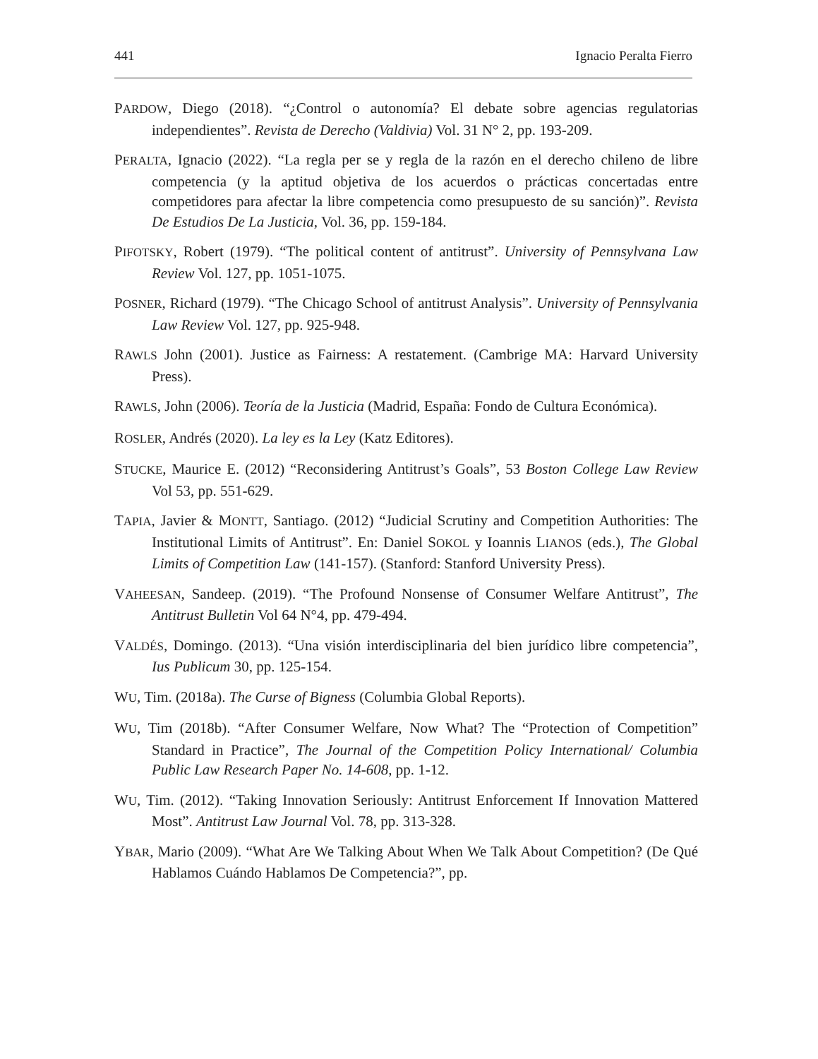441 Ignacio Peralta Fierro
PARDOW, Diego (2018). “¿Control o autonomía? El debate sobre agencias regulatorias independientes”. Revista de Derecho (Valdivia) Vol. 31 N° 2, pp. 193-209.
PERALTA, Ignacio (2022). “La regla per se y regla de la razón en el derecho chileno de libre competencia (y la aptitud objetiva de los acuerdos o prácticas concertadas entre competidores para afectar la libre competencia como presupuesto de su sanción)”. Revista De Estudios De La Justicia, Vol. 36, pp. 159-184.
PIFOTSKY, Robert (1979). “The political content of antitrust”. University of Pennsylvana Law Review Vol. 127, pp. 1051-1075.
POSNER, Richard (1979). “The Chicago School of antitrust Analysis”. University of Pennsylvania Law Review Vol. 127, pp. 925-948.
RAWLS John (2001). Justice as Fairness: A restatement. (Cambrige MA: Harvard University Press).
RAWLS, John (2006). Teoría de la Justicia (Madrid, España: Fondo de Cultura Económica).
ROSLER, Andrés (2020). La ley es la Ley (Katz Editores).
STUCKE, Maurice E. (2012) “Reconsidering Antitrust’s Goals”, 53 Boston College Law Review Vol 53, pp. 551-629.
TAPIA, Javier & MONTT, Santiago. (2012) “Judicial Scrutiny and Competition Authorities: The Institutional Limits of Antitrust”. En: Daniel SOKOL y Ioannis LIANOS (eds.), The Global Limits of Competition Law (141-157). (Stanford: Stanford University Press).
VAHEESAN, Sandeep. (2019). “The Profound Nonsense of Consumer Welfare Antitrust”, The Antitrust Bulletin Vol 64 N°4, pp. 479-494.
VALDÉS, Domingo. (2013). “Una visión interdisciplinaria del bien jurídico libre competencia”, Ius Publicum 30, pp. 125-154.
WU, Tim. (2018a). The Curse of Bigness (Columbia Global Reports).
WU, Tim (2018b). “After Consumer Welfare, Now What? The “Protection of Competition” Standard in Practice”, The Journal of the Competition Policy International/ Columbia Public Law Research Paper No. 14-608, pp. 1-12.
WU, Tim. (2012). “Taking Innovation Seriously: Antitrust Enforcement If Innovation Mattered Most”. Antitrust Law Journal Vol. 78, pp. 313-328.
YBAR, Mario (2009). “What Are We Talking About When We Talk About Competition? (De Qué Hablamos Cuándo Hablamos De Competencia?”, pp.